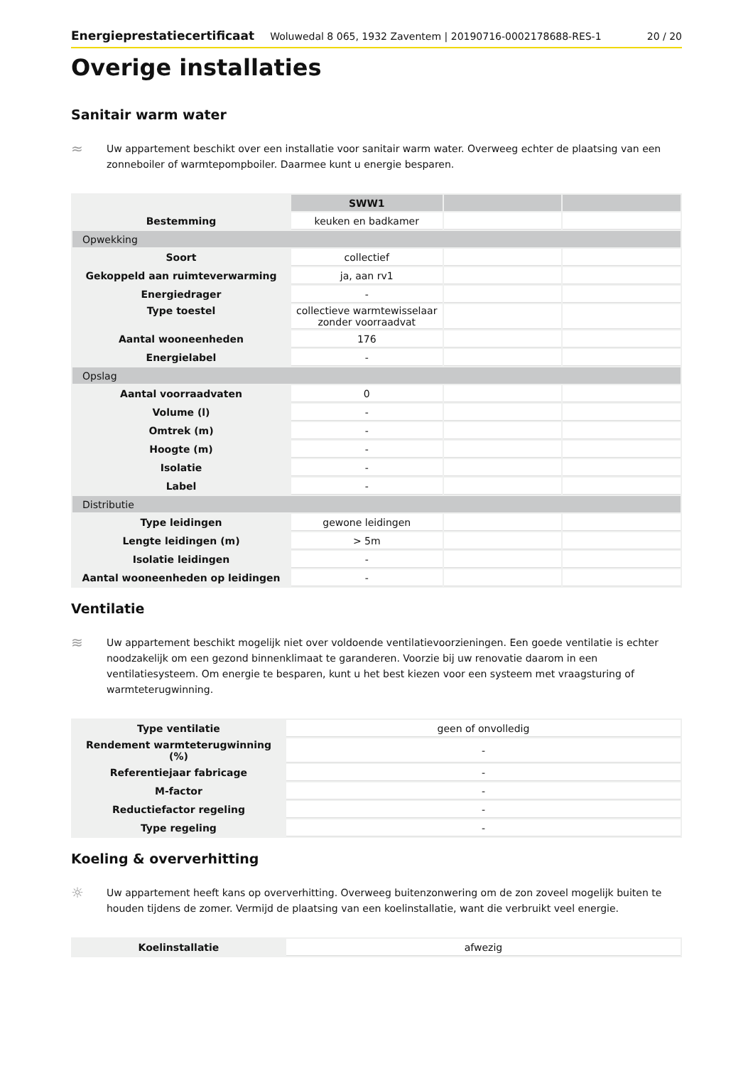Energieprestatiecertificaat Woluwedal 8 065, 1932 Zaventem | 20190716-0002178688-RES-1 20 / 20
Overige installaties
Sanitair warm water
≈
Uw appartement beschikt over een installatie voor sanitair warm water. Overweeg echter de plaatsing van een zonneboiler of warmtepompboiler. Daarmee kunt u energie besparen.
| | SWW1 | | |
| Bestemming | keuken en badkamer | | |
| Opwekking | | | |
| Soort | collectief | | |
| Gekoppeld aan ruimteverwarming | ja, aan rv1 | | |
| Energiedrager | - | | |
| Type toestel | collectieve warmtewisselaar zonder voorraadvat | | |
| Aantal wooneenheden | 176 | | |
| Energielabel | - | | |
| Opslag | | | |
| Aantal voorraadvaten | 0 | | |
| Volume (l) | - | | |
| Omtrek (m) | - | | |
| Hoogte (m) | - | | |
| Isolatie | - | | |
| Label | - | | |
| Distributie | | | |
| Type leidingen | gewone leidingen | | |
| Lengte leidingen (m) | > 5m | | |
| Isolatie leidingen | - | | |
| Aantal wooneenheden op leidingen | - | | |
Ventilatie
≋
Uw appartement beschikt mogelijk niet over voldoende ventilatievoorzieningen. Een goede ventilatie is echter noodzakelijk om een gezond binnenklimaat te garanderen. Voorzie bij uw renovatie daarom in een ventilatiesysteem. Om energie te besparen, kunt u het best kiezen voor een systeem met vraagsturing of warmteterugwinning.
| Type ventilatie | geen of onvolledig |
| Rendement warmteterugwinning (%) | - |
| Referentiejaar fabricage | - |
| M-factor | - |
| Reductiefactor regeling | - |
| Type regeling | - |
Koeling & oververhitting
☼
Uw appartement heeft kans op oververhitting. Overweeg buitenzonwering om de zon zoveel mogelijk buiten te houden tijdens de zomer. Vermijd de plaatsing van een koelinstallatie, want die verbruikt veel energie.
| Koelinstallatie | afwezig |